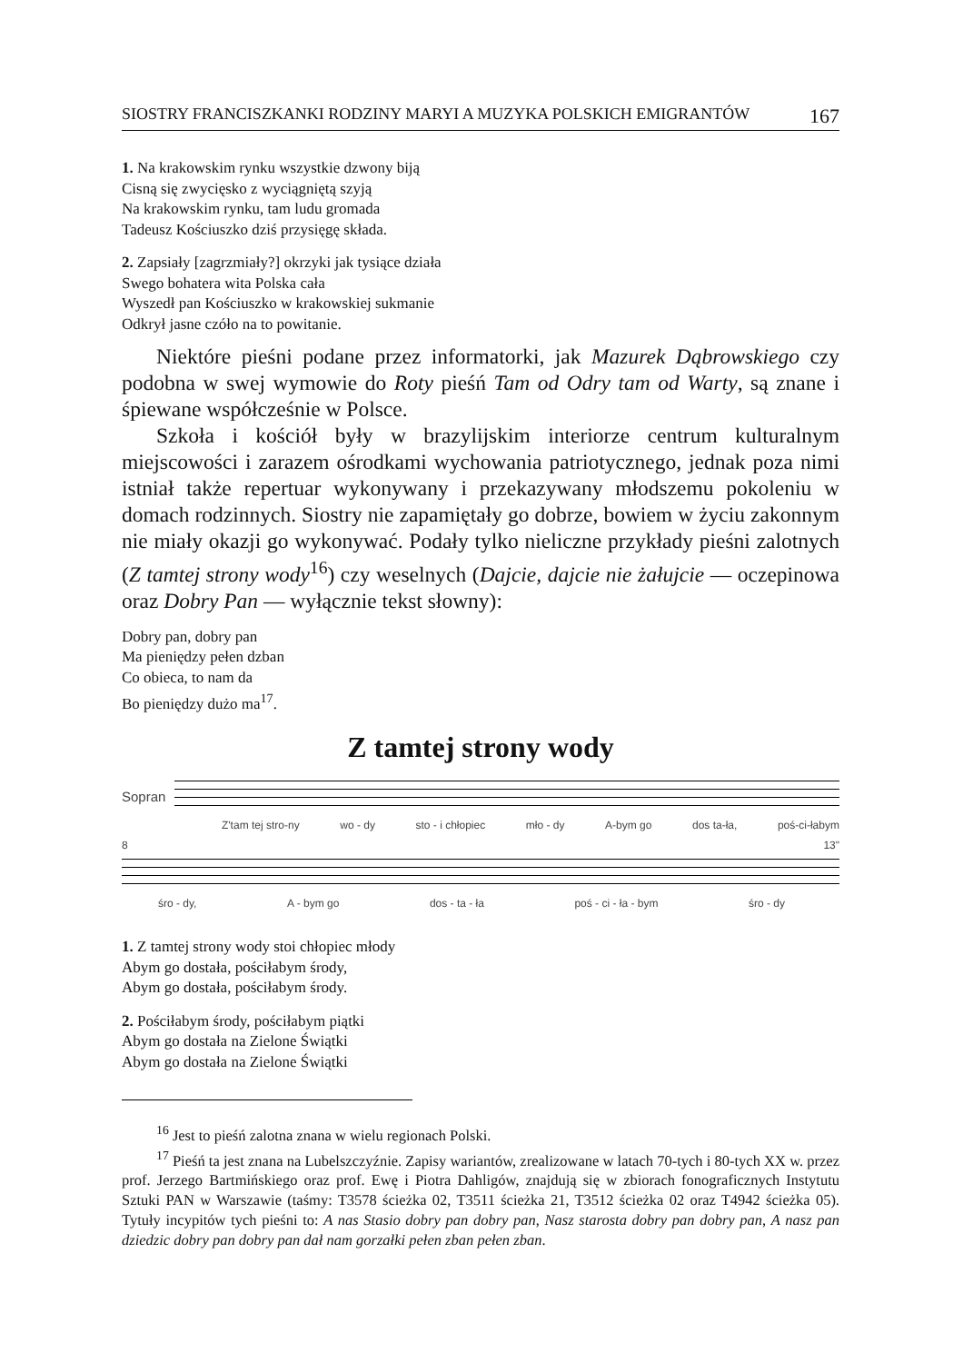SIOSTRY FRANCISZKANKI RODZINY MARYI A MUZYKA POLSKICH EMIGRANTÓW 167
1. Na krakowskim rynku wszystkie dzwony biją
Cisną się zwycięsko z wyciągniętą szyją
Na krakowskim rynku, tam ludu gromada
Tadeusz Kościuszko dziś przysięgę składa.
2. Zapsiały [zagrzmiały?] okrzyki jak tysiące działa
Swego bohatera wita Polska cała
Wyszedł pan Kościuszko w krakowskiej sukmanie
Odkrył jasne czóło na to powitanie.
Niektóre pieśni podane przez informatorki, jak Mazurek Dąbrowskiego czy podobna w swej wymowie do Roty pieśń Tam od Odry tam od Warty, są znane i śpiewane współcześnie w Polsce.
Szkoła i kościół były w brazylijskim interiorze centrum kulturalnym miejscowości i zarazem ośrodkami wychowania patriotycznego, jednak poza nimi istniał także repertuar wykonywany i przekazywany młodszemu pokoleniu w domach rodzinnych. Siostry nie zapamiętały go dobrze, bowiem w życiu zakonnym nie miały okazji go wykonywać. Podały tylko nieliczne przykłady pieśni zalotnych (Z tamtej strony wody<sup>16</sup>) czy weselnych (Dajcie, dajcie nie żałujcie — oczepinowa oraz Dobry Pan — wyłącznie tekst słowny):
Dobry pan, dobry pan
Ma pieniędzy pełen dzban
Co obieca, to nam da
Bo pieniędzy dużo ma<sup>17</sup>.
Z tamtej strony wody
Sopran
Z'tam tej stro-ny wo - dy sto - i chłopiec mło - dy A-bym go dos ta-ła, poś-ci-łabym
8 13"
śro - dy, A - bym go dos - ta - ła poś - ci - ła - bym śro - dy
1. Z tamtej strony wody stoi chłopiec młody
Abym go dostała, pościłabym środy,
Abym go dostała, pościłabym środy.
2. Pościłabym środy, pościłabym piątki
Abym go dostała na Zielone Świątki
Abym go dostała na Zielone Świątki
<sup>16</sup> Jest to pieśń zalotna znana w wielu regionach Polski.
<sup>17</sup> Pieśń ta jest znana na Lubelszczyźnie. Zapisy wariantów, zrealizowane w latach 70-tych i 80-tych XX w. przez prof. Jerzego Bartmińskiego oraz prof. Ewę i Piotra Dahligów, znajdują się w zbiorach fonograficznych Instytutu Sztuki PAN w Warszawie (taśmy: T3578 ścieżka 02, T3511 ścieżka 21, T3512 ścieżka 02 oraz T4942 ścieżka 05). Tytuły incypitów tych pieśni to: A nas Stasio dobry pan dobry pan, Nasz starosta dobry pan dobry pan, A nasz pan dziedzic dobry pan dobry pan dał nam gorzałki pełen zban pełen zban.